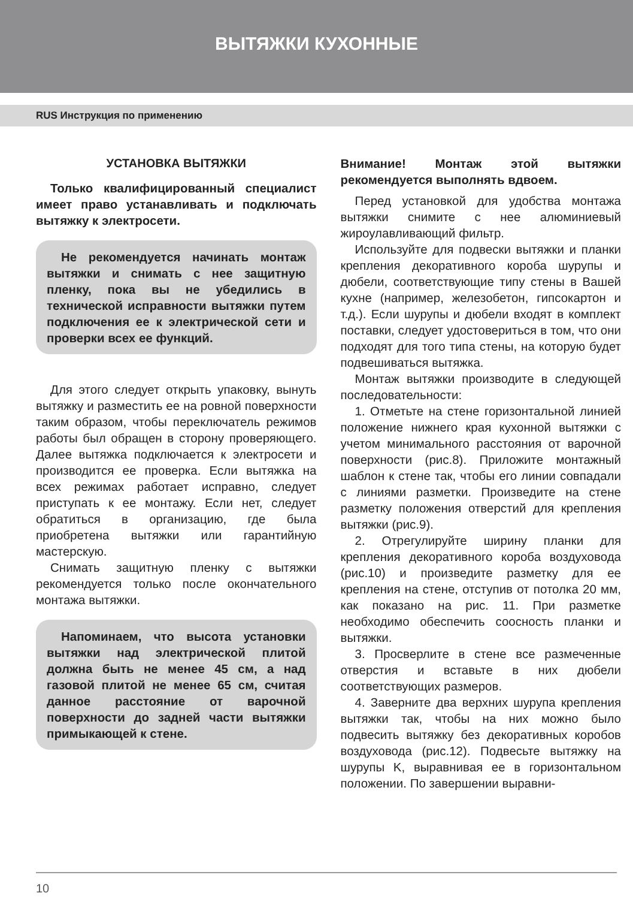ВЫТЯЖКИ КУХОННЫЕ
RUS Инструкция по применению
УСТАНОВКА ВЫТЯЖКИ
Только квалифицированный специалист имеет право устанавливать и подключать вытяжку к электросети.
Не рекомендуется начинать монтаж вытяжки и снимать с нее защитную пленку, пока вы не убедились в технической исправности вытяжки путем подключения ее к электрической сети и проверки всех ее функций.
Для этого следует открыть упаковку, вынуть вытяжку и разместить ее на ровной поверхности таким образом, чтобы переключатель режимов работы был обращен в сторону проверяющего. Далее вытяжка подключается к электросети и производится ее проверка. Если вытяжка на всех режимах работает исправно, следует приступать к ее монтажу. Если нет, следует обратиться в организацию, где была приобретена вытяжки или гарантийную мастерскую.
Снимать защитную пленку с вытяжки рекомендуется только после окончательного монтажа вытяжки.
Напоминаем, что высота установки вытяжки над электрической плитой должна быть не менее 45 см, а над газовой плитой не менее 65 см, считая данное расстояние от варочной поверхности до задней части вытяжки примыкающей к стене.
Внимание! Монтаж этой вытяжки рекомендуется выполнять вдвоем.
Перед установкой для удобства монтажа вытяжки снимите с нее алюминиевый жироулавливающий фильтр.
Используйте для подвески вытяжки и планки крепления декоративного короба шурупы и дюбели, соответствующие типу стены в Вашей кухне (например, железобетон, гипсокартон и т.д.). Если шурупы и дюбели входят в комплект поставки, следует удостовериться в том, что они подходят для того типа стены, на которую будет подвешиваться вытяжка.
Монтаж вытяжки производите в следующей последовательности:
1. Отметьте на стене горизонтальной линией положение нижнего края кухонной вытяжки с учетом минимального расстояния от варочной поверхности (рис.8). Приложите монтажный шаблон к стене так, чтобы его линии совпадали с линиями разметки. Произведите на стене разметку положения отверстий для крепления вытяжки (рис.9).
2. Отрегулируйте ширину планки для крепления декоративного короба воздуховода (рис.10) и произведите разметку для ее крепления на стене, отступив от потолка 20 мм, как показано на рис. 11. При разметке необходимо обеспечить соосность планки и вытяжки.
3. Просверлите в стене все размеченные отверстия и вставьте в них дюбели соответствующих размеров.
4. Заверните два верхних шурупа крепления вытяжки так, чтобы на них можно было подвесить вытяжку без декоративных коробов воздуховода (рис.12). Подвесьте вытяжку на шурупы K, выравнивая ее в горизонтальном положении. По завершении выравни-
10